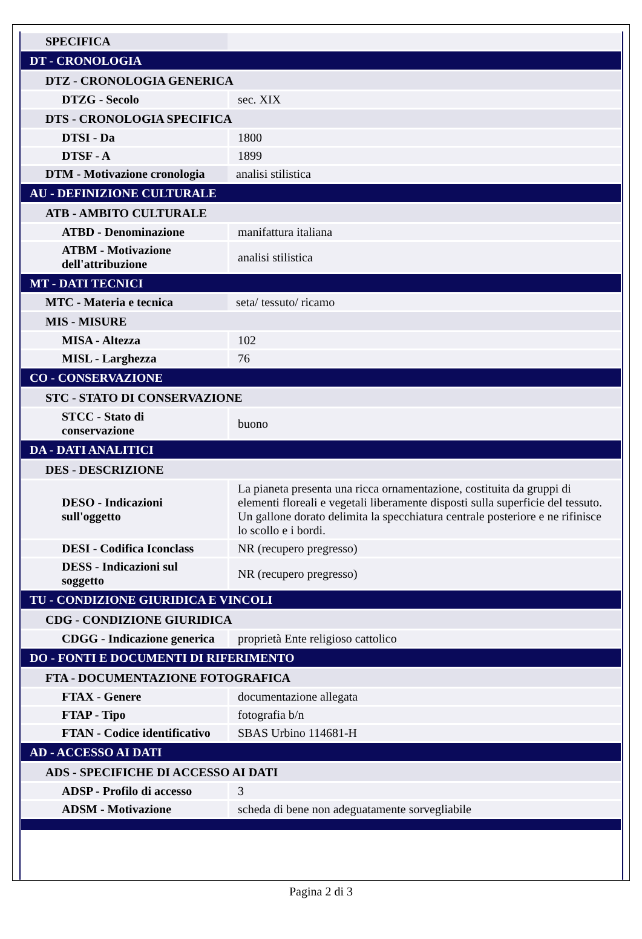| SPECIFICA | |
| DT - CRONOLOGIA | |
| DTZ - CRONOLOGIA GENERICA | |
| DTZG - Secolo | sec. XIX |
| DTS - CRONOLOGIA SPECIFICA | |
| DTSI - Da | 1800 |
| DTSF - A | 1899 |
| DTM - Motivazione cronologia | analisi stilistica |
| AU - DEFINIZIONE CULTURALE | |
| ATB - AMBITO CULTURALE | |
| ATBD - Denominazione | manifattura italiana |
| ATBM - Motivazione dell'attribuzione | analisi stilistica |
| MT - DATI TECNICI | |
| MTC - Materia e tecnica | seta/ tessuto/ ricamo |
| MIS - MISURE | |
| MISA - Altezza | 102 |
| MISL - Larghezza | 76 |
| CO - CONSERVAZIONE | |
| STC - STATO DI CONSERVAZIONE | |
| STCC - Stato di conservazione | buono |
| DA - DATI ANALITICI | |
| DES - DESCRIZIONE | |
| DESO - Indicazioni sull'oggetto | La pianeta presenta una ricca ornamentazione, costituita da gruppi di elementi floreali e vegetali liberamente disposti sulla superficie del tessuto. Un gallone dorato delimita la specchiatura centrale posteriore e ne rifinisce lo scollo e i bordi. |
| DESI - Codifica Iconclass | NR (recupero pregresso) |
| DESS - Indicazioni sul soggetto | NR (recupero pregresso) |
| TU - CONDIZIONE GIURIDICA E VINCOLI | |
| CDG - CONDIZIONE GIURIDICA | |
| CDGG - Indicazione generica | proprietà Ente religioso cattolico |
| DO - FONTI E DOCUMENTI DI RIFERIMENTO | |
| FTA - DOCUMENTAZIONE FOTOGRAFICA | |
| FTAX - Genere | documentazione allegata |
| FTAP - Tipo | fotografia b/n |
| FTAN - Codice identificativo | SBAS Urbino 114681-H |
| AD - ACCESSO AI DATI | |
| ADS - SPECIFICHE DI ACCESSO AI DATI | |
| ADSP - Profilo di accesso | 3 |
| ADSM - Motivazione | scheda di bene non adeguatamente sorvegliabile |
Pagina 2 di 3